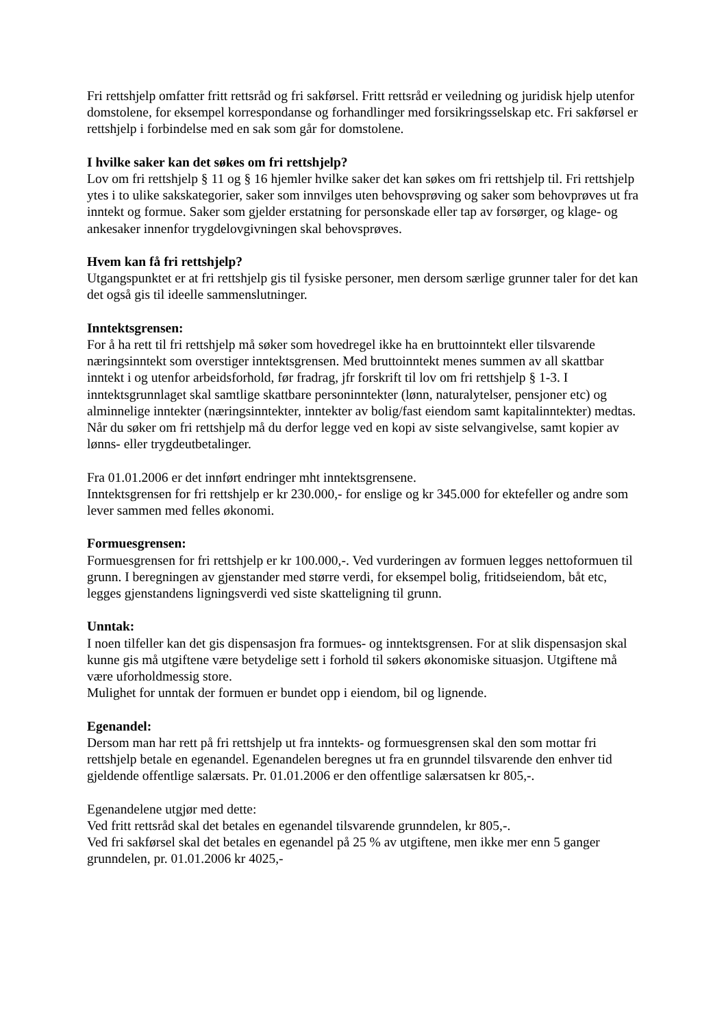Fri rettshjelp omfatter fritt rettsråd og fri sakførsel. Fritt rettsråd er veiledning og juridisk hjelp utenfor domstolene, for eksempel korrespondanse og forhandlinger med forsikringsselskap etc. Fri sakførsel er rettshjelp i forbindelse med en sak som går for domstolene.
I hvilke saker kan det søkes om fri rettshjelp?
Lov om fri rettshjelp § 11 og § 16 hjemler hvilke saker det kan søkes om fri rettshjelp til. Fri rettshjelp ytes i to ulike sakskategorier, saker som innvilges uten behovsprøving og saker som behovprøves ut fra inntekt og formue. Saker som gjelder erstatning for personskade eller tap av forsørger, og klage- og ankesaker innenfor trygdelovgivningen skal behovsprøves.
Hvem kan få fri rettshjelp?
Utgangspunktet er at fri rettshjelp gis til fysiske personer, men dersom særlige grunner taler for det kan det også gis til ideelle sammenslutninger.
Inntektsgrensen:
For å ha rett til fri rettshjelp må søker som hovedregel ikke ha en bruttoinntekt eller tilsvarende næringsinntekt som overstiger inntektsgrensen. Med bruttoinntekt menes summen av all skattbar inntekt i og utenfor arbeidsforhold, før fradrag, jfr forskrift til lov om fri rettshjelp § 1-3. I inntektsgrunnlaget skal samtlige skattbare personinntekter (lønn, naturalytelser, pensjoner etc) og alminnelige inntekter (næringsinntekter, inntekter av bolig/fast eiendom samt kapitalinntekter) medtas.
Når du søker om fri rettshjelp må du derfor legge ved en kopi av siste selvangivelse, samt kopier av lønns- eller trygdeutbetalinger.
Fra 01.01.2006 er det innført endringer mht inntektsgrensene.
Inntektsgrensen for fri rettshjelp er kr 230.000,- for enslige og kr 345.000 for ektefeller og andre som lever sammen med felles økonomi.
Formuesgrensen:
Formuesgrensen for fri rettshjelp er kr 100.000,-. Ved vurderingen av formuen legges nettoformuen til grunn. I beregningen av gjenstander med større verdi, for eksempel bolig, fritidseiendom, båt etc, legges gjenstandens ligningsverdi ved siste skatteligning til grunn.
Unntak:
I noen tilfeller kan det gis dispensasjon fra formues- og inntektsgrensen. For at slik dispensasjon skal kunne gis må utgiftene være betydelige sett i forhold til søkers økonomiske situasjon. Utgiftene må være uforholdmessig store.
Mulighet for unntak der formuen er bundet opp i eiendom, bil og lignende.
Egenandel:
Dersom man har rett på fri rettshjelp ut fra inntekts- og formuesgrensen skal den som mottar fri rettshjelp betale en egenandel. Egenandelen beregnes ut fra en grunndel tilsvarende den enhver tid gjeldende offentlige salærsats. Pr. 01.01.2006 er den offentlige salærsatsen kr 805,-.
Egenandelene utgjør med dette:
Ved fritt rettsråd skal det betales en egenandel tilsvarende grunndelen, kr 805,-.
Ved fri sakførsel skal det betales en egenandel på 25 % av utgiftene, men ikke mer enn 5 ganger grunndelen, pr. 01.01.2006 kr 4025,-